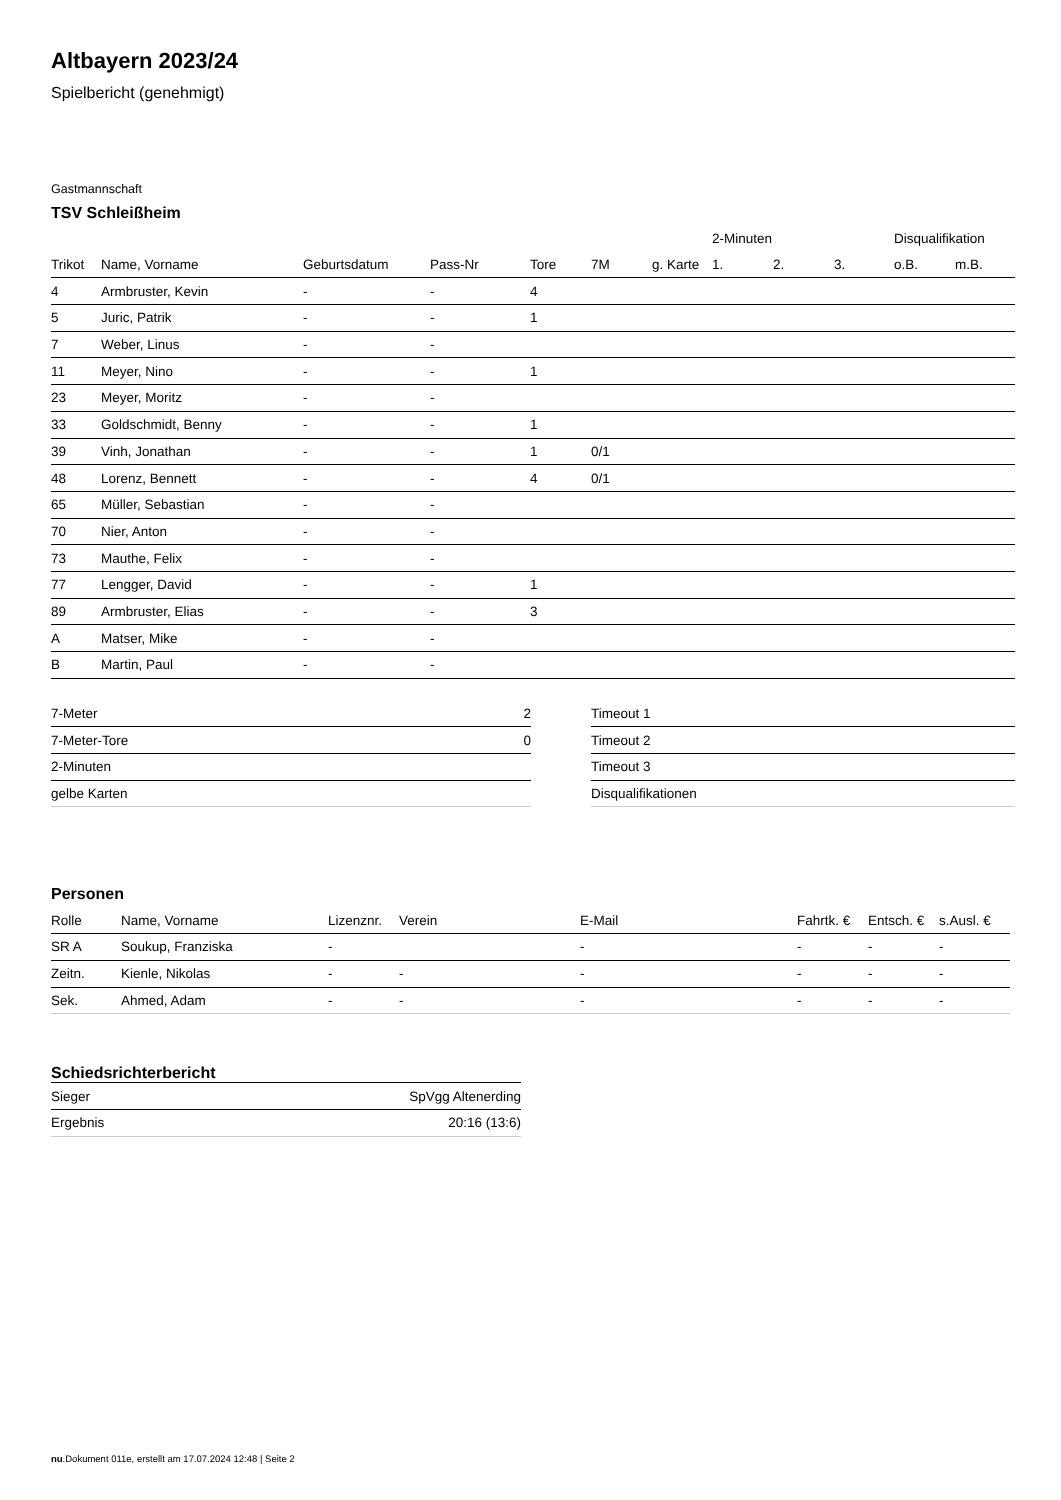Altbayern 2023/24
Spielbericht (genehmigt)
Gastmannschaft
TSV Schleißheim
| | | | | | | | 2-Minuten | | | Disqualifikation | |
| --- | --- | --- | --- | --- | --- | --- | --- | --- | --- | --- | --- |
| Trikot | Name, Vorname | Geburtsdatum | Pass-Nr | Tore | 7M | g. Karte | 1. | 2. | 3. | o.B. | m.B. |
| 4 | Armbruster, Kevin | - | - | 4 | | | | | | | |
| 5 | Juric, Patrik | - | - | 1 | | | | | | | |
| 7 | Weber, Linus | - | - | | | | | | | | |
| 11 | Meyer, Nino | - | - | 1 | | | | | | | |
| 23 | Meyer, Moritz | - | - | | | | | | | | |
| 33 | Goldschmidt, Benny | - | - | 1 | | | | | | | |
| 39 | Vinh, Jonathan | - | - | 1 | 0/1 | | | | | | |
| 48 | Lorenz, Bennett | - | - | 4 | 0/1 | | | | | | |
| 65 | Müller, Sebastian | - | - | | | | | | | | |
| 70 | Nier, Anton | - | - | | | | | | | | |
| 73 | Mauthe, Felix | - | - | | | | | | | | |
| 77 | Lengger, David | - | - | 1 | | | | | | | |
| 89 | Armbruster, Elias | - | - | 3 | | | | | | | |
| A | Matser, Mike | - | - | | | | | | | | |
| B | Martin, Paul | - | - | | | | | | | | |
| 7-Meter | 2 |
| 7-Meter-Tore | 0 |
| 2-Minuten | |
| gelbe Karten | |
| Timeout 1 |
| Timeout 2 |
| Timeout 3 |
| Disqualifikationen |
Personen
| Rolle | Name, Vorname | Lizenznr. | Verein | E-Mail | Fahrtk. € | Entsch. € | s.Ausl. € |
| --- | --- | --- | --- | --- | --- | --- | --- |
| SR A | Soukup, Franziska | - | | - | - | - | - |
| Zeitn. | Kienle, Nikolas | - | - | - | - | - | - |
| Sek. | Ahmed, Adam | - | - | - | - | - | - |
Schiedsrichterbericht
| Sieger | SpVgg Altenerding |
| Ergebnis | 20:16 (13:6) |
nu.Dokument 011e, erstellt am 17.07.2024 12:48 | Seite 2